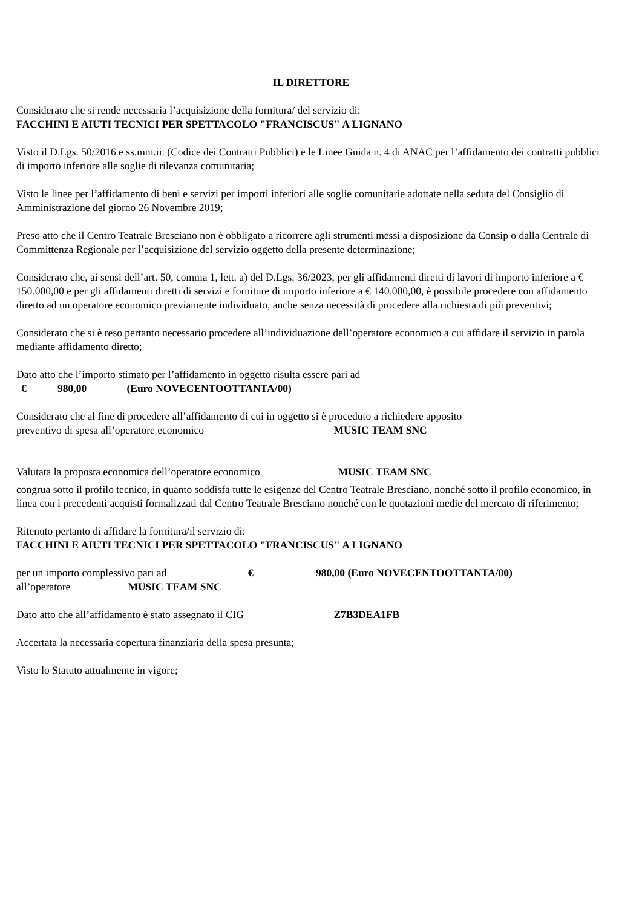IL DIRETTORE
Considerato che si rende necessaria l’acquisizione della fornitura/ del servizio di:
FACCHINI E AIUTI TECNICI PER SPETTACOLO "FRANCISCUS" A LIGNANO
Visto il D.Lgs. 50/2016 e ss.mm.ii. (Codice dei Contratti Pubblici) e le Linee Guida n. 4 di ANAC per l’affidamento dei contratti pubblici di importo inferiore alle soglie di rilevanza comunitaria;
Visto le linee per l’affidamento di beni e servizi per importi inferiori alle soglie comunitarie adottate nella seduta del Consiglio di Amministrazione del giorno 26 Novembre 2019;
Preso atto che il Centro Teatrale Bresciano non è obbligato a ricorrere agli strumenti messi a disposizione da Consip o dalla Centrale di Committenza Regionale per l’acquisizione del servizio oggetto della presente determinazione;
Considerato che, ai sensi dell’art. 50, comma 1, lett. a) del D.Lgs. 36/2023, per gli affidamenti diretti di lavori di importo inferiore a € 150.000,00 e per gli affidamenti diretti di servizi e forniture di importo inferiore a € 140.000,00, è possibile procedere con affidamento diretto ad un operatore economico previamente individuato, anche senza necessità di procedere alla richiesta di più preventivi;
Considerato che si è reso pertanto necessario procedere all’individuazione dell’operatore economico a cui affidare il servizio in parola mediante affidamento diretto;
Dato atto che l’importo stimato per l’affidamento in oggetto risulta essere pari ad
€ 980,00 (Euro NOVECENTOOTTANTA/00)
Considerato che al fine di procedere all’affidamento di cui in oggetto si è proceduto a richiedere apposito
preventivo di spesa all’operatore economico MUSIC TEAM SNC
Valutata la proposta economica dell’operatore economico MUSIC TEAM SNC
congrua sotto il profilo tecnico, in quanto soddisfa tutte le esigenze del Centro Teatrale Bresciano, nonché sotto il profilo economico, in linea con i precedenti acquisti formalizzati dal Centro Teatrale Bresciano nonché con le quotazioni medie del mercato di riferimento;
Ritenuto pertanto di affidare la fornitura/il servizio di:
FACCHINI E AIUTI TECNICI PER SPETTACOLO "FRANCISCUS" A LIGNANO
per un importo complessivo pari ad € 980,00 (Euro NOVECENTOOTTANTA/00)
all’operatore MUSIC TEAM SNC
Dato atto che all’affidamento è stato assegnato il CIG Z7B3DEA1FB
Accertata la necessaria copertura finanziaria della spesa presunta;
Visto lo Statuto attualmente in vigore;